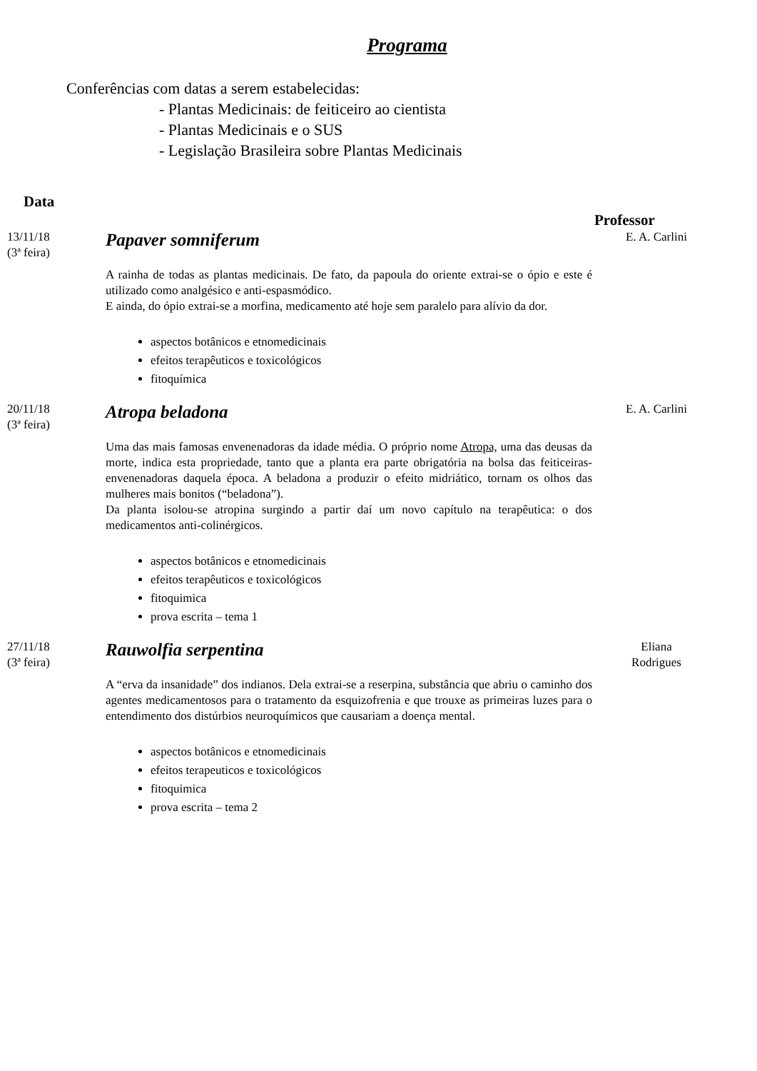Programa
Conferências com datas a serem estabelecidas:
- Plantas Medicinais: de feiticeiro ao cientista
- Plantas Medicinais e o SUS
- Legislação Brasileira sobre Plantas Medicinais
Data
Professor
13/11/18
(3ª feira)
Papaver somniferum
A rainha de todas as plantas medicinais. De fato, da papoula do oriente extrai-se o ópio e este é utilizado como analgésico e anti-espasmódico.
E ainda, do ópio extrai-se a morfina, medicamento até hoje sem paralelo para alívio da dor.
aspectos botânicos e etnomedicinais
efeitos terapêuticos e toxicológicos
fitoquímica
E. A. Carlini
20/11/18
(3ª feira)
Atropa beladona
Uma das mais famosas envenenadoras da idade média. O próprio nome Atropa, uma das deusas da morte, indica esta propriedade, tanto que a planta era parte obrigatória na bolsa das feiticeiras-envenenadoras daquela época. A beladona a produzir o efeito midriático, tornam os olhos das mulheres mais bonitos (“beladona”).
Da planta isolou-se atropina surgindo a partir daí um novo capítulo na terapêutica: o dos medicamentos anti-colinérgicos.
aspectos botânicos e etnomedicinais
efeitos terapêuticos e toxicológicos
fitoquimica
prova escrita – tema 1
E. A. Carlini
27/11/18
(3ª feira)
Rauwolfia serpentina
A “erva da insanidade” dos indianos. Dela extrai-se a reserpina, substância que abriu o caminho dos agentes medicamentosos para o tratamento da esquizofrenia e que trouxe as primeiras luzes para o entendimento dos distúrbios neuroquímicos que causariam a doença mental.
aspectos botânicos e etnomedicinais
efeitos terapeuticos e toxicológicos
fitoquimica
prova escrita – tema 2
Eliana
Rodrigues